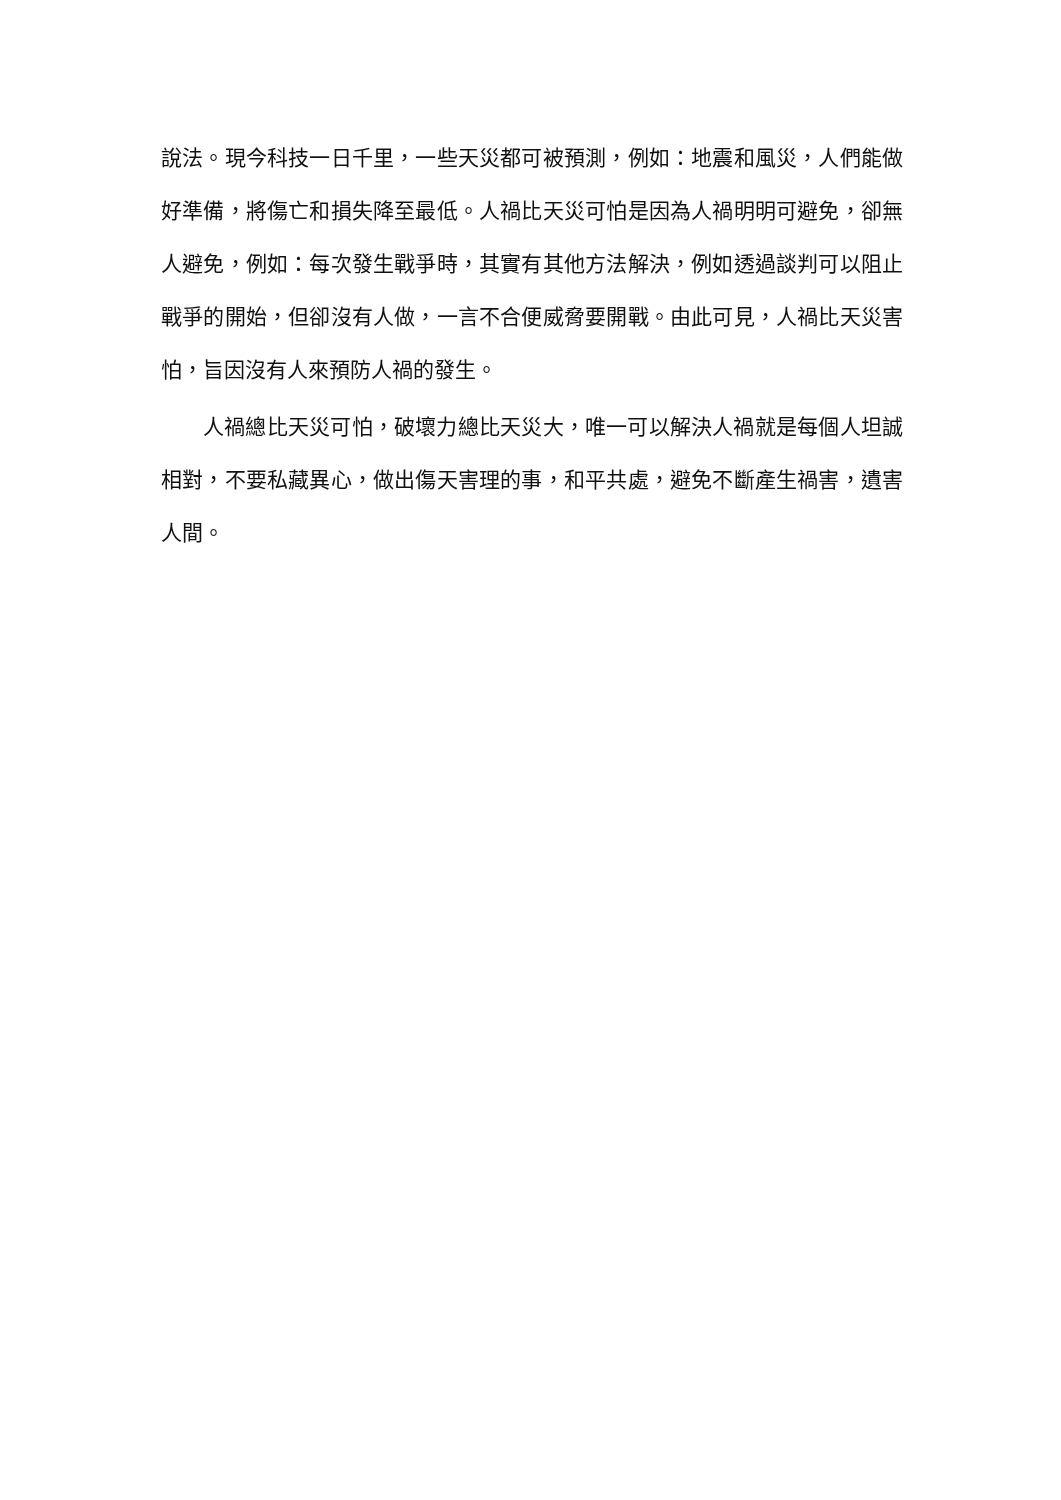說法。現今科技一日千里，一些天災都可被預測，例如：地震和風災，人們能做好準備，將傷亡和損失降至最低。人禍比天災可怕是因為人禍明明可避免，卻無人避免，例如：每次發生戰爭時，其實有其他方法解決，例如透過談判可以阻止戰爭的開始，但卻沒有人做，一言不合便威脅要開戰。由此可見，人禍比天災害怕，旨因沒有人來預防人禍的發生。
人禍總比天災可怕，破壞力總比天災大，唯一可以解決人禍就是每個人坦誠相對，不要私藏異心，做出傷天害理的事，和平共處，避免不斷產生禍害，遺害人間。